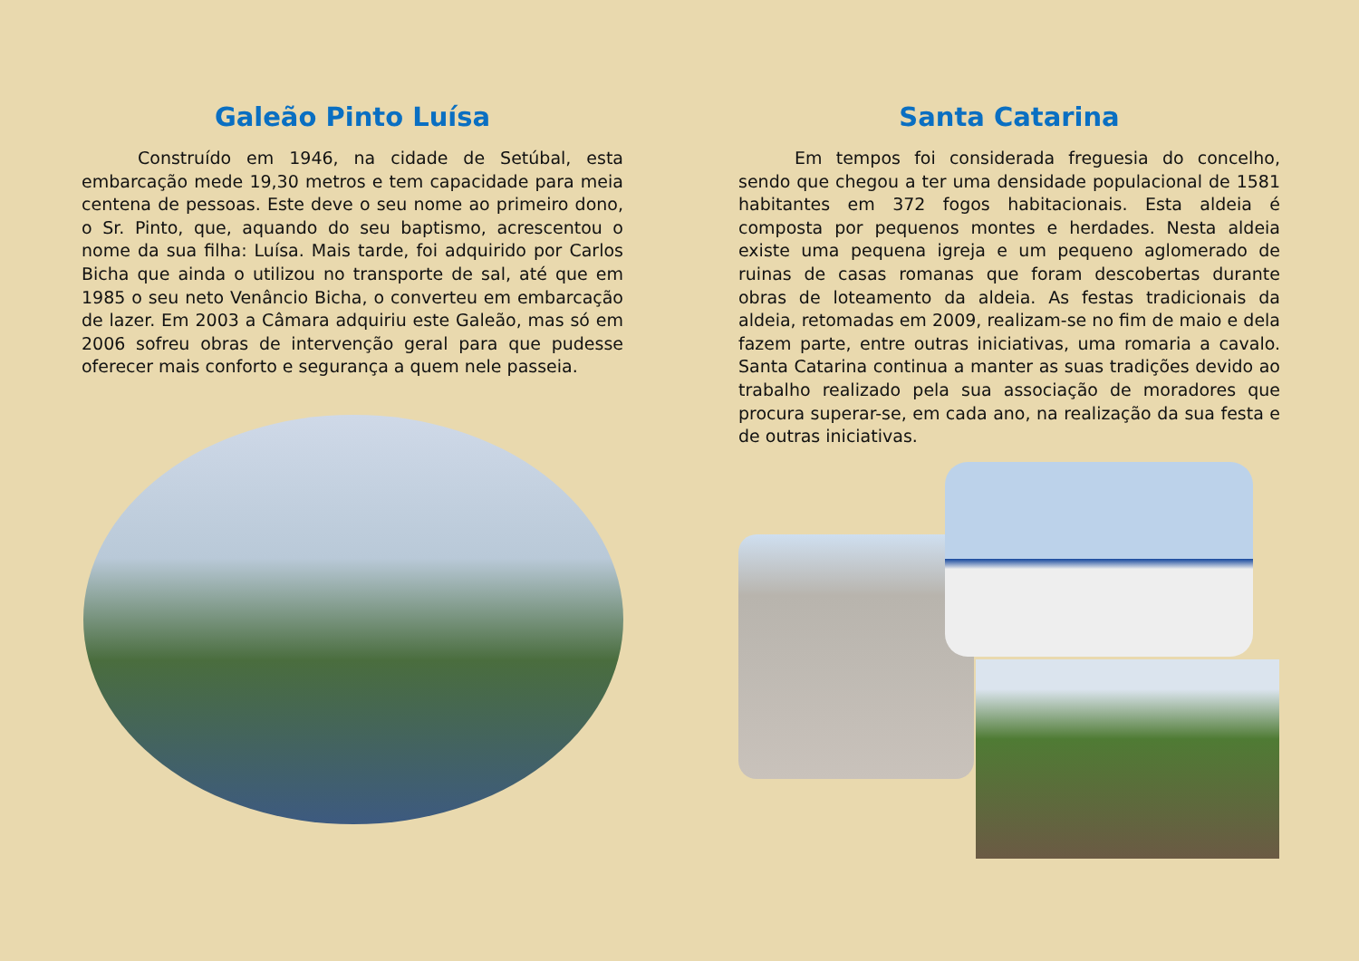Galeão Pinto Luísa
Construído em 1946, na cidade de Setúbal, esta embarcação mede 19,30 metros e tem capacidade para meia centena de pessoas. Este deve o seu nome ao primeiro dono, o Sr. Pinto, que, aquando do seu baptismo, acrescentou o nome da sua filha: Luísa. Mais tarde, foi adquirido por Carlos Bicha que ainda o utilizou no transporte de sal, até que em 1985 o seu neto Venâncio Bicha, o converteu em embarcação de lazer. Em 2003 a Câmara adquiriu este Galeão, mas só em 2006 sofreu obras de intervenção geral para que pudesse oferecer mais conforto e segurança a quem nele passeia.
Santa Catarina
Em tempos foi considerada freguesia do concelho, sendo que chegou a ter uma densidade populacional de 1581 habitantes em 372 fogos habitacionais. Esta aldeia é composta por pequenos montes e herdades. Nesta aldeia existe uma pequena igreja e um pequeno aglomerado de ruinas de casas romanas que foram descobertas durante obras de loteamento da aldeia. As festas tradicionais da aldeia, retomadas em 2009, realizam-se no fim de maio e dela fazem parte, entre outras iniciativas, uma romaria a cavalo. Santa Catarina continua a manter as suas tradições devido ao trabalho realizado pela sua associação de moradores que procura superar-se, em cada ano, na realização da sua festa e de outras iniciativas.